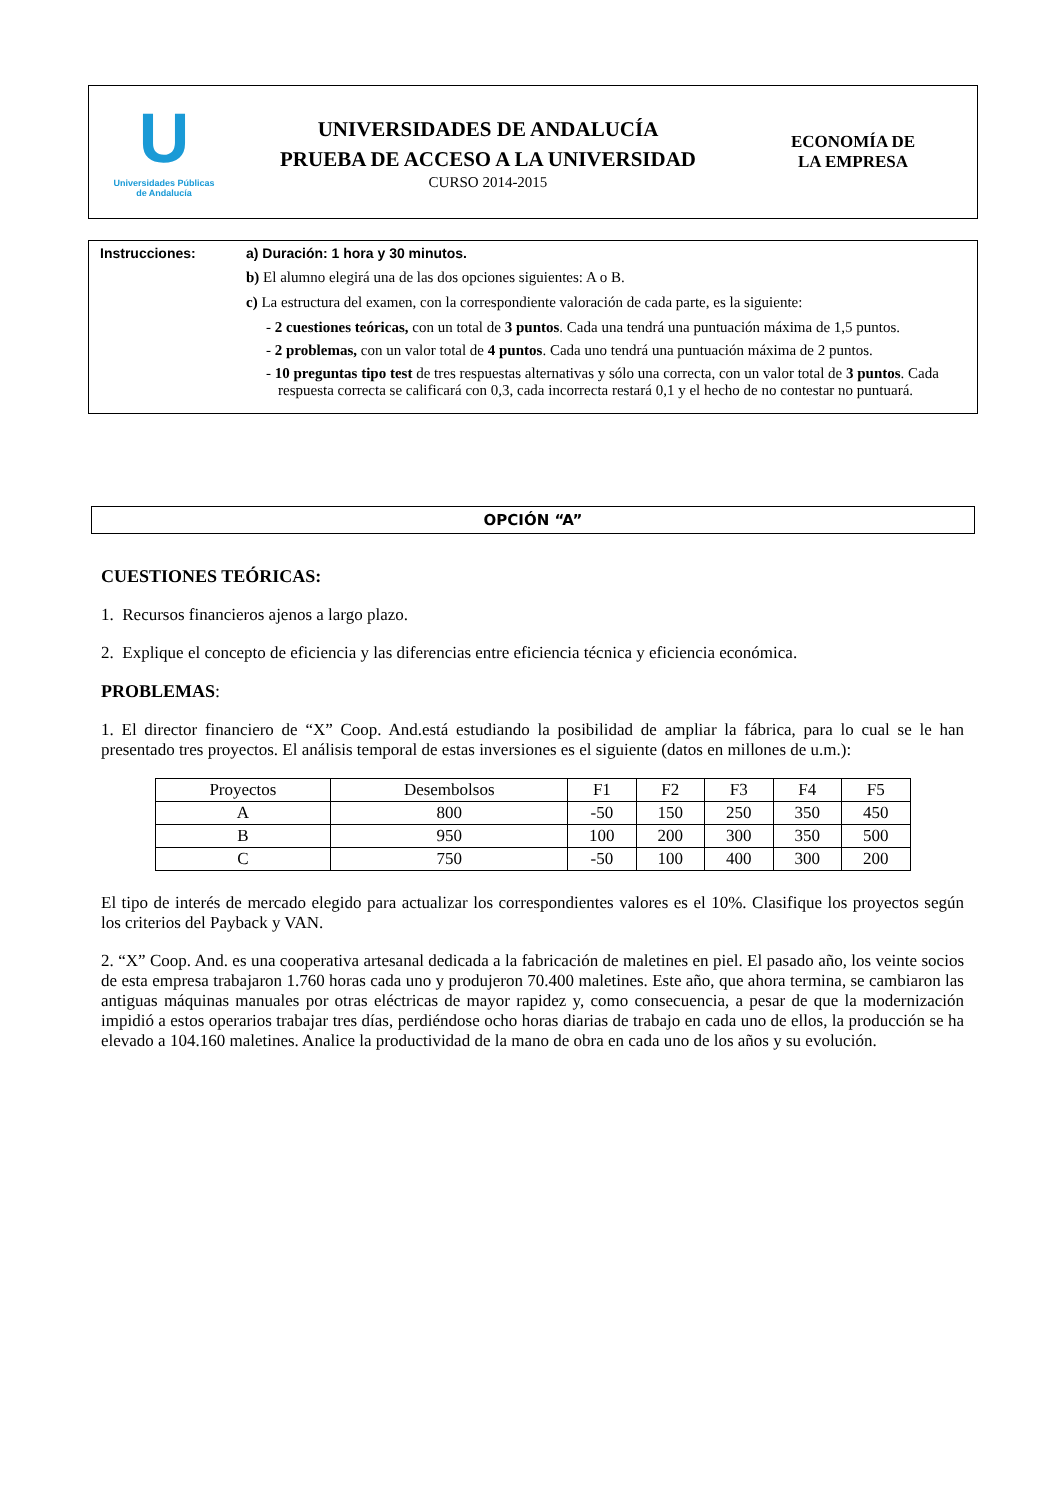U
Universidades Públicas
de Andalucía
UNIVERSIDADES DE ANDALUCÍA
PRUEBA DE ACCESO A LA UNIVERSIDAD
CURSO 2014-2015
ECONOMÍA DE
LA EMPRESA
Instrucciones: a) Duración: 1 hora y 30 minutos.
b) El alumno elegirá una de las dos opciones siguientes: A o B.
c) La estructura del examen, con la correspondiente valoración de cada parte, es la siguiente:
- 2 cuestiones teóricas, con un total de 3 puntos. Cada una tendrá una puntuación máxima de 1,5 puntos.
- 2 problemas, con un valor total de 4 puntos. Cada uno tendrá una puntuación máxima de 2 puntos.
- 10 preguntas tipo test de tres respuestas alternativas y sólo una correcta, con un valor total de 3 puntos. Cada respuesta correcta se calificará con 0,3, cada incorrecta restará 0,1 y el hecho de no contestar no puntuará.
OPCIÓN “A”
CUESTIONES TEÓRICAS:
1. Recursos financieros ajenos a largo plazo.
2. Explique el concepto de eficiencia y las diferencias entre eficiencia técnica y eficiencia económica.
PROBLEMAS:
1. El director financiero de “X” Coop. And.está estudiando la posibilidad de ampliar la fábrica, para lo cual se le han presentado tres proyectos. El análisis temporal de estas inversiones es el siguiente (datos en millones de u.m.):
| Proyectos | Desembolsos | F1 | F2 | F3 | F4 | F5 |
| A | 800 | -50 | 150 | 250 | 350 | 450 |
| B | 950 | 100 | 200 | 300 | 350 | 500 |
| C | 750 | -50 | 100 | 400 | 300 | 200 |
El tipo de interés de mercado elegido para actualizar los correspondientes valores es el 10%. Clasifique los proyectos según los criterios del Payback y VAN.
2. “X” Coop. And. es una cooperativa artesanal dedicada a la fabricación de maletines en piel. El pasado año, los veinte socios de esta empresa trabajaron 1.760 horas cada uno y produjeron 70.400 maletines. Este año, que ahora termina, se cambiaron las antiguas máquinas manuales por otras eléctricas de mayor rapidez y, como consecuencia, a pesar de que la modernización impidió a estos operarios trabajar tres días, perdiéndose ocho horas diarias de trabajo en cada uno de ellos, la producción se ha elevado a 104.160 maletines. Analice la productividad de la mano de obra en cada uno de los años y su evolución.